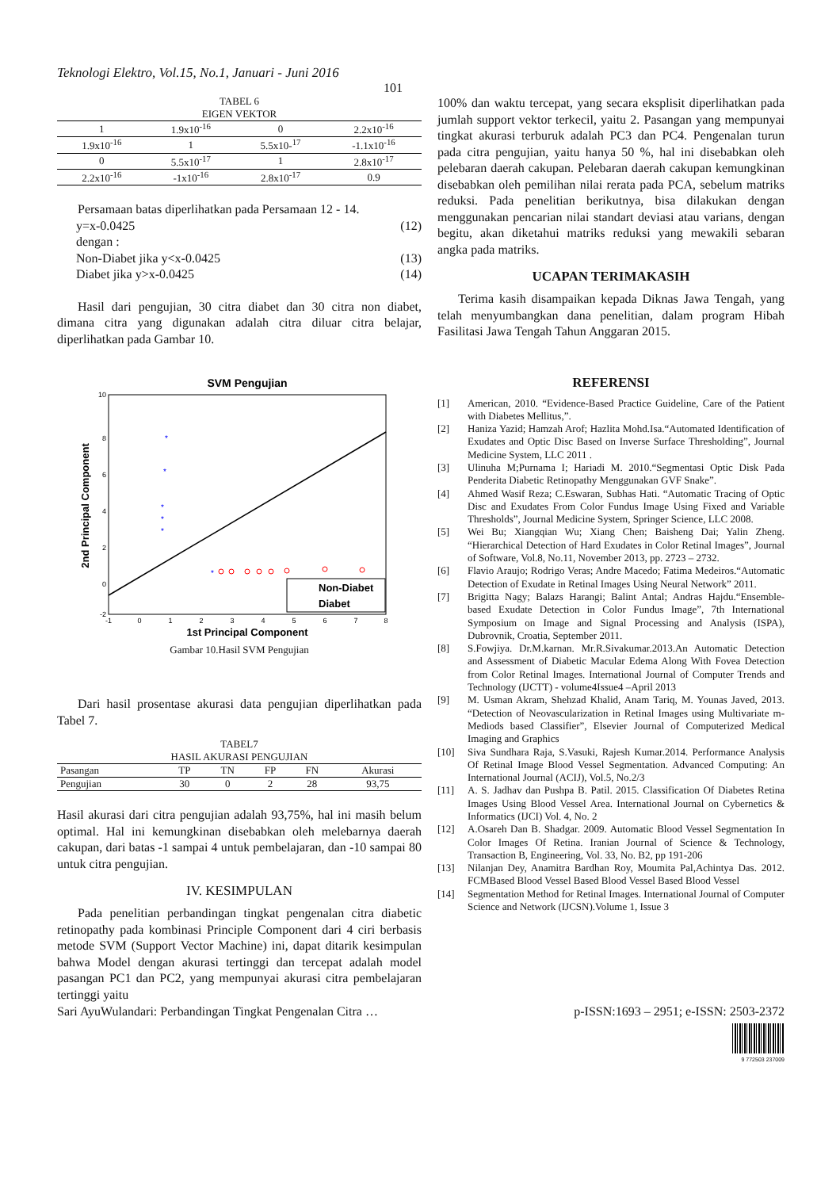Teknologi Elektro, Vol.15, No.1, Januari - Juni 2016
101
TABEL 6
EIGEN VEKTOR
| 1 | 1.9x10<sup>-16</sup> | 0 | 2.2x10<sup>-16</sup> |
| 1.9x10<sup>-16</sup> | 1 | 5.5x10-<sup>17</sup> | -1.1x10<sup>-16</sup> |
| 0 | 5.5x10<sup>-17</sup> | 1 | 2.8x10<sup>-17</sup> |
| 2.2x10<sup>-16</sup> | -1x10<sup>-16</sup> | 2.8x10<sup>-17</sup> | 0.9 |
Persamaan batas diperlihatkan pada Persamaan 12 - 14.
y=x-0.0425 (12)
dengan :
Non-Diabet jika y<x-0.0425 (13)
Diabet jika y>x-0.0425 (14)
Hasil dari pengujian, 30 citra diabet dan 30 citra non diabet, dimana citra yang digunakan adalah citra diluar citra belajar, diperlihatkan pada Gambar 10.
SVM Pengujian
10
8
6
4
2
0
-2
-1
0
1
2
3
4
5
6
7
8
*
*
*
*
*
*
Non-Diabet
Diabet
1st Principal Component
2nd Principal Component
Gambar 10.Hasil SVM Pengujian
Dari hasil prosentase akurasi data pengujian diperlihatkan pada Tabel 7.
TABEL7
HASIL AKURASI PENGUJIAN
| Pasangan | TP | TN | FP | FN | Akurasi |
| --- | --- | --- | --- | --- | --- |
| Pengujian | 30 | 0 | 2 | 28 | 93,75 |
Hasil akurasi dari citra pengujian adalah 93,75%, hal ini masih belum optimal. Hal ini kemungkinan disebabkan oleh melebarnya daerah cakupan, dari batas -1 sampai 4 untuk pembelajaran, dan -10 sampai 80 untuk citra pengujian.
IV. KESIMPULAN
Pada penelitian perbandingan tingkat pengenalan citra diabetic retinopathy pada kombinasi Principle Component dari 4 ciri berbasis metode SVM (Support Vector Machine) ini, dapat ditarik kesimpulan bahwa Model dengan akurasi tertinggi dan tercepat adalah model pasangan PC1 dan PC2, yang mempunyai akurasi citra pembelajaran tertinggi yaitu
100% dan waktu tercepat, yang secara eksplisit diperlihatkan pada jumlah support vektor terkecil, yaitu 2. Pasangan yang mempunyai tingkat akurasi terburuk adalah PC3 dan PC4. Pengenalan turun pada citra pengujian, yaitu hanya 50 %, hal ini disebabkan oleh pelebaran daerah cakupan. Pelebaran daerah cakupan kemungkinan disebabkan oleh pemilihan nilai rerata pada PCA, sebelum matriks reduksi. Pada penelitian berikutnya, bisa dilakukan dengan menggunakan pencarian nilai standart deviasi atau varians, dengan begitu, akan diketahui matriks reduksi yang mewakili sebaran angka pada matriks.
UCAPAN TERIMAKASIH
Terima kasih disampaikan kepada Diknas Jawa Tengah, yang telah menyumbangkan dana penelitian, dalam program Hibah Fasilitasi Jawa Tengah Tahun Anggaran 2015.
REFERENSI
[1] American, 2010. “Evidence-Based Practice Guideline, Care of the Patient with Diabetes Mellitus,”.
[2] Haniza Yazid; Hamzah Arof; Hazlita Mohd.Isa.“Automated Identification of Exudates and Optic Disc Based on Inverse Surface Thresholding”, Journal Medicine System, LLC 2011 .
[3] Ulinuha M;Purnama I; Hariadi M. 2010.“Segmentasi Optic Disk Pada Penderita Diabetic Retinopathy Menggunakan GVF Snake”.
[4] Ahmed Wasif Reza; C.Eswaran, Subhas Hati. “Automatic Tracing of Optic Disc and Exudates From Color Fundus Image Using Fixed and Variable Thresholds”, Journal Medicine System, Springer Science, LLC 2008.
[5] Wei Bu; Xiangqian Wu; Xiang Chen; Baisheng Dai; Yalin Zheng. “Hierarchical Detection of Hard Exudates in Color Retinal Images”, Journal of Software, Vol.8, No.11, November 2013, pp. 2723 – 2732.
[6] Flavio Araujo; Rodrigo Veras; Andre Macedo; Fatima Medeiros.“Automatic Detection of Exudate in Retinal Images Using Neural Network” 2011.
[7] Brigitta Nagy; Balazs Harangi; Balint Antal; Andras Hajdu.“Ensemble-based Exudate Detection in Color Fundus Image”, 7th International Symposium on Image and Signal Processing and Analysis (ISPA), Dubrovnik, Croatia, September 2011.
[8] S.Fowjiya. Dr.M.karnan. Mr.R.Sivakumar.2013.An Automatic Detection and Assessment of Diabetic Macular Edema Along With Fovea Detection from Color Retinal Images. International Journal of Computer Trends and Technology (IJCTT) - volume4Issue4 –April 2013
[9] M. Usman Akram, Shehzad Khalid, Anam Tariq, M. Younas Javed, 2013. “Detection of Neovascularization in Retinal Images using Multivariate m-Mediods based Classifier”, Elsevier Journal of Computerized Medical Imaging and Graphics
[10] Siva Sundhara Raja, S.Vasuki, Rajesh Kumar.2014. Performance Analysis Of Retinal Image Blood Vessel Segmentation. Advanced Computing: An International Journal (ACIJ), Vol.5, No.2/3
[11] A. S. Jadhav dan Pushpa B. Patil. 2015. Classification Of Diabetes Retina Images Using Blood Vessel Area. International Journal on Cybernetics & Informatics (IJCI) Vol. 4, No. 2
[12] A.Osareh Dan B. Shadgar. 2009. Automatic Blood Vessel Segmentation In Color Images Of Retina. Iranian Journal of Science & Technology, Transaction B, Engineering, Vol. 33, No. B2, pp 191-206
[13] Nilanjan Dey, Anamitra Bardhan Roy, Moumita Pal,Achintya Das. 2012. FCMBased Blood Vessel Based Blood Vessel Based Blood Vessel
[14] Segmentation Method for Retinal Images. International Journal of Computer Science and Network (IJCSN).Volume 1, Issue 3
Sari AyuWulandari: Perbandingan Tingkat Pengenalan Citra … p-ISSN:1693 – 2951; e-ISSN: 2503-2372
9 772503 237009